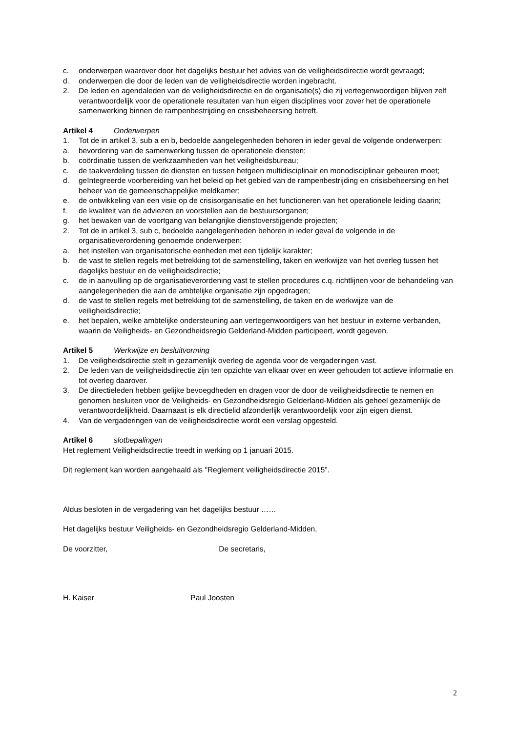c. onderwerpen waarover door het dagelijks bestuur het advies van de veiligheidsdirectie wordt gevraagd;
d. onderwerpen die door de leden van de veiligheidsdirectie worden ingebracht.
2. De leden en agendaleden van de veiligheidsdirectie en de organisatie(s) die zij vertegenwoordigen blijven zelf verantwoordelijk voor de operationele resultaten van hun eigen disciplines voor zover het de operationele samenwerking binnen de rampenbestrijding en crisisbeheersing betreft.
Artikel 4 Onderwerpen
1. Tot de in artikel 3, sub a en b, bedoelde aangelegenheden behoren in ieder geval de volgende onderwerpen:
a. bevordering van de samenwerking tussen de operationele diensten;
b. coördinatie tussen de werkzaamheden van het veiligheidsbureau;
c. de taakverdeling tussen de diensten en tussen hetgeen multidisciplinair en monodisciplinair gebeuren moet;
d. geïntegreerde voorbereiding van het beleid op het gebied van de rampenbestrijding en crisisbeheersing en het beheer van de gemeenschappelijke meldkamer;
e. de ontwikkeling van een visie op de crisisorganisatie en het functioneren van het operationele leiding daarin;
f. de kwaliteit van de adviezen en voorstellen aan de bestuursorganen;
g. het bewaken van de voortgang van belangrijke dienstoverstijgende projecten;
2. Tot de in artikel 3, sub c, bedoelde aangelegenheden behoren in ieder geval de volgende in de organisatieverordening genoemde onderwerpen:
a. het instellen van organisatorische eenheden met een tijdelijk karakter;
b. de vast te stellen regels met betrekking tot de samenstelling, taken en werkwijze van het overleg tussen het dagelijks bestuur en de veiligheidsdirectie;
c. de in aanvulling op de organisatieverordening vast te stellen procedures c.q. richtlijnen voor de behandeling van aangelegenheden die aan de ambtelijke organisatie zijn opgedragen;
d. de vast te stellen regels met betrekking tot de samenstelling, de taken en de werkwijze van de veiligheidsdirectie;
e. het bepalen, welke ambtelijke ondersteuning aan vertegenwoordigers van het bestuur in externe verbanden, waarin de Veiligheids- en Gezondheidsregio Gelderland-Midden participeert, wordt gegeven.
Artikel 5 Werkwijze en besluitvorming
1. De veiligheidsdirectie stelt in gezamenlijk overleg de agenda voor de vergaderingen vast.
2. De leden van de veiligheidsdirectie zijn ten opzichte van elkaar over en weer gehouden tot actieve informatie en tot overleg daarover.
3. De directieleden hebben gelijke bevoegdheden en dragen voor de door de veiligheidsdirectie te nemen en genomen besluiten voor de Veiligheids- en Gezondheidsregio Gelderland-Midden als geheel gezamenlijk de verantwoordelijkheid. Daarnaast is elk directielid afzonderlijk verantwoordelijk voor zijn eigen dienst.
4. Van de vergaderingen van de veiligheidsdirectie wordt een verslag opgesteld.
Artikel 6 slotbepalingen
Het reglement Veiligheidsdirectie treedt in werking op 1 januari 2015.
Dit reglement kan worden aangehaald als "Reglement veiligheidsdirectie 2015”.
Aldus besloten in de vergadering van het dagelijks bestuur ……
Het dagelijks bestuur Veiligheids- en Gezondheidsregio Gelderland-Midden,
De voorzitter, De secretaris,
H. Kaiser Paul Joosten
2